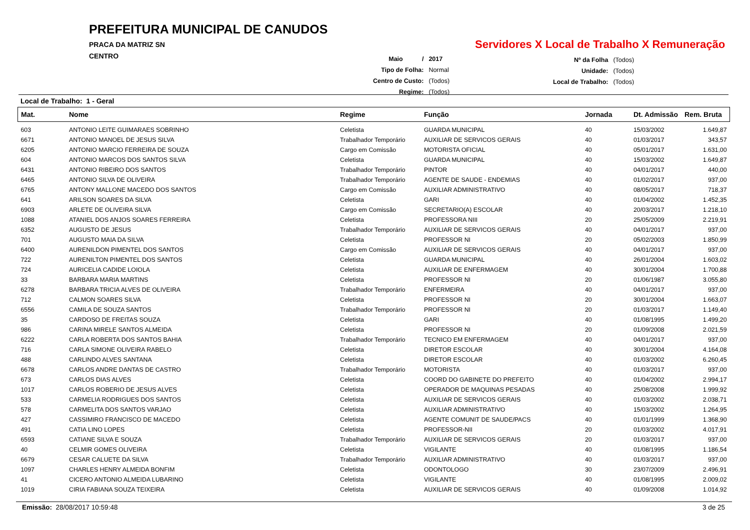PREFEITURA MUNICIPAL DE CANUDOS
PRACA DA MATRIZ SN
CENTRO
Servidores X Local de Trabalho X Remuneração
| Maio / | 2017 |
| Tipo de Folha: | Normal |
| Centro de Custo: | (Todos) |
| Regime: | (Todos) |
| Nº da Folha | (Todos) |
| Unidade: | (Todos) |
| Local de Trabalho: | (Todos) |
Local de Trabalho: 1 - Geral
| Mat. | Nome | Regime | Função | Jornada | Dt. Admissão | Rem. Bruta |
| --- | --- | --- | --- | --- | --- | --- |
| 603 | ANTONIO LEITE GUIMARAES SOBRINHO | Celetista | GUARDA MUNICIPAL | 40 | 15/03/2002 | 1.649,87 |
| 6671 | ANTONIO MANOEL DE JESUS SILVA | Trabalhador Temporário | AUXILIAR DE SERVICOS GERAIS | 40 | 01/03/2017 | 343,57 |
| 6205 | ANTONIO MARCIO FERREIRA DE SOUZA | Cargo em Comissão | MOTORISTA OFICIAL | 40 | 05/01/2017 | 1.631,00 |
| 604 | ANTONIO MARCOS DOS SANTOS SILVA | Celetista | GUARDA MUNICIPAL | 40 | 15/03/2002 | 1.649,87 |
| 6431 | ANTONIO RIBEIRO DOS SANTOS | Trabalhador Temporário | PINTOR | 40 | 04/01/2017 | 440,00 |
| 6465 | ANTONIO SILVA DE OLIVEIRA | Trabalhador Temporário | AGENTE DE SAUDE - ENDEMIAS | 40 | 01/02/2017 | 937,00 |
| 6765 | ANTONY MALLONE MACEDO DOS SANTOS | Cargo em Comissão | AUXILIAR ADMINISTRATIVO | 40 | 08/05/2017 | 718,37 |
| 641 | ARILSON SOARES DA SILVA | Celetista | GARI | 40 | 01/04/2002 | 1.452,35 |
| 6903 | ARLETE DE OLIVEIRA SILVA | Cargo em Comissão | SECRETARIO(A) ESCOLAR | 40 | 20/03/2017 | 1.218,10 |
| 1088 | ATANIEL DOS ANJOS SOARES FERREIRA | Celetista | PROFESSORA NIII | 20 | 25/05/2009 | 2.219,91 |
| 6352 | AUGUSTO DE JESUS | Trabalhador Temporário | AUXILIAR DE SERVICOS GERAIS | 40 | 04/01/2017 | 937,00 |
| 701 | AUGUSTO MAIA DA SILVA | Celetista | PROFESSOR NI | 20 | 05/02/2003 | 1.850,99 |
| 6400 | AURENILDON PIMENTEL DOS SANTOS | Cargo em Comissão | AUXILIAR DE SERVICOS GERAIS | 40 | 04/01/2017 | 937,00 |
| 722 | AURENILTON PIMENTEL DOS SANTOS | Celetista | GUARDA MUNICIPAL | 40 | 26/01/2004 | 1.603,02 |
| 724 | AURICELIA CADIDE LOIOLA | Celetista | AUXILIAR DE ENFERMAGEM | 40 | 30/01/2004 | 1.700,88 |
| 33 | BARBARA MARIA MARTINS | Celetista | PROFESSOR NI | 20 | 01/06/1987 | 3.055,80 |
| 6278 | BARBARA TRICIA ALVES DE OLIVEIRA | Trabalhador Temporário | ENFERMEIRA | 40 | 04/01/2017 | 937,00 |
| 712 | CALMON SOARES SILVA | Celetista | PROFESSOR NI | 20 | 30/01/2004 | 1.663,07 |
| 6556 | CAMILA DE SOUZA SANTOS | Trabalhador Temporário | PROFESSOR NI | 20 | 01/03/2017 | 1.149,40 |
| 35 | CARDOSO DE FREITAS SOUZA | Celetista | GARI | 40 | 01/08/1995 | 1.499,20 |
| 986 | CARINA MIRELE SANTOS ALMEIDA | Celetista | PROFESSOR NI | 20 | 01/09/2008 | 2.021,59 |
| 6222 | CARLA ROBERTA DOS SANTOS BAHIA | Trabalhador Temporário | TECNICO EM ENFERMAGEM | 40 | 04/01/2017 | 937,00 |
| 716 | CARLA SIMONE OLIVEIRA RABELO | Celetista | DIRETOR ESCOLAR | 40 | 30/01/2004 | 4.164,08 |
| 488 | CARLINDO ALVES SANTANA | Celetista | DIRETOR ESCOLAR | 40 | 01/03/2002 | 6.260,45 |
| 6678 | CARLOS ANDRE DANTAS DE CASTRO | Trabalhador Temporário | MOTORISTA | 40 | 01/03/2017 | 937,00 |
| 673 | CARLOS DIAS ALVES | Celetista | COORD DO GABINETE DO PREFEITO | 40 | 01/04/2002 | 2.994,17 |
| 1017 | CARLOS ROBERIO DE JESUS ALVES | Celetista | OPERADOR DE MAQUINAS PESADAS | 40 | 25/08/2008 | 1.999,92 |
| 533 | CARMELIA RODRIGUES DOS SANTOS | Celetista | AUXILIAR DE SERVICOS GERAIS | 40 | 01/03/2002 | 2.038,71 |
| 578 | CARMELITA DOS SANTOS VARJAO | Celetista | AUXILIAR ADMINISTRATIVO | 40 | 15/03/2002 | 1.264,95 |
| 427 | CASSIMIRO FRANCISCO DE MACEDO | Celetista | AGENTE COMUNIT DE SAUDE/PACS | 40 | 01/01/1999 | 1.368,90 |
| 491 | CATIA LINO LOPES | Celetista | PROFESSOR-NII | 20 | 01/03/2002 | 4.017,91 |
| 6593 | CATIANE SILVA E SOUZA | Trabalhador Temporário | AUXILIAR DE SERVICOS GERAIS | 20 | 01/03/2017 | 937,00 |
| 40 | CELMIR GOMES OLIVEIRA | Celetista | VIGILANTE | 40 | 01/08/1995 | 1.186,54 |
| 6679 | CESAR CALUETE DA SILVA | Trabalhador Temporário | AUXILIAR ADMINISTRATIVO | 40 | 01/03/2017 | 937,00 |
| 1097 | CHARLES HENRY ALMEIDA BONFIM | Celetista | ODONTOLOGO | 30 | 23/07/2009 | 2.496,91 |
| 41 | CICERO ANTONIO ALMEIDA LUBARINO | Celetista | VIGILANTE | 40 | 01/08/1995 | 2.009,02 |
| 1019 | CIRIA FABIANA SOUZA TEIXEIRA | Celetista | AUXILIAR DE SERVICOS GERAIS | 40 | 01/09/2008 | 1.014,92 |
Emissão: 28/08/2017 10:59:48 3 de 25